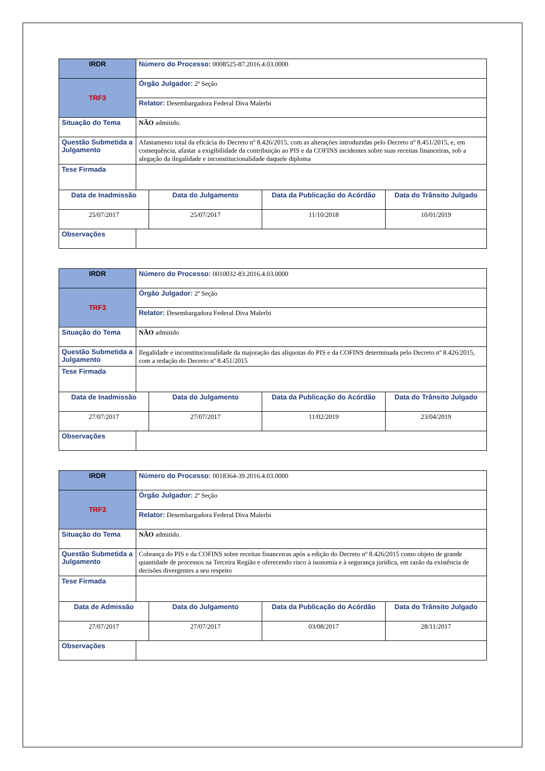| IRDR | Número do Processo: 0008525-87.2016.4.03.0000 | | | |
| TRF3 | Órgão Julgador: 2ª Seção | | | |
| | Relator: Desembargadora Federal Diva Malerbi | | | |
| Situação do Tema | NÃO admitido. | | | |
| Questão Submetida a Julgamento | Afastamento total da eficácia do Decreto nº 8.426/2015, com as alterações introduzidas pelo Decreto nº 8.451/2015, e, em consequência, afastar a exigibilidade da contribuição ao PIS e da COFINS incidentes sobre suas receitas financeiras, sob a alegação da ilegalidade e inconstitucionalidade daquele diploma | | | |
| Tese Firmada | | | | |
| Data de Inadmissão | | Data do Julgamento | Data da Publicação do Acórdão | Data do Trânsito Julgado |
| 25/07/2017 | | 25/07/2017 | 11/10/2018 | 10/01/2019 |
| Observações | | | | |
| IRDR | Número do Processo: 0010032-83.2016.4.03.0000 | | | |
| TRF3 | Órgão Julgador: 2ª Seção | | | |
| | Relator: Desembargadora Federal Diva Malerbi | | | |
| Situação do Tema | NÃO admitido | | | |
| Questão Submetida a Julgamento | Ilegalidade e inconstitucionalidade da majoração das alíquotas do PIS e da COFINS determinada pelo Decreto nº 8.426/2015, com a redação do Decreto nº 8.451/2015 | | | |
| Tese Firmada | | | | |
| Data de Inadmissão | | Data do Julgamento | Data da Publicação do Acórdão | Data do Trânsito Julgado |
| 27/07/2017 | | 27/07/2017 | 11/02/2019 | 23/04/2019 |
| Observações | | | | |
| IRDR | Número do Processo: 0018364-39.2016.4.03.0000 | | | |
| TRF3 | Órgão Julgador: 2ª Seção | | | |
| | Relator: Desembargadora Federal Diva Malerbi | | | |
| Situação do Tema | NÃO admitido. | | | |
| Questão Submetida a Julgamento | Cobrança do PIS e da COFINS sobre receitas financeiras após a edição do Decreto nº 8.426/2015 como objeto de grande quantidade de processos na Terceira Região e oferecendo risco à isonomia e à segurança jurídica, em razão da existência de decisões divergentes a seu respeito | | | |
| Tese Firmada | | | | |
| Data de Admissão | | Data do Julgamento | Data da Publicação do Acórdão | Data do Trânsito Julgado |
| 27/07/2017 | | 27/07/2017 | 03/08/2017 | 28/11/2017 |
| Observações | | | | |